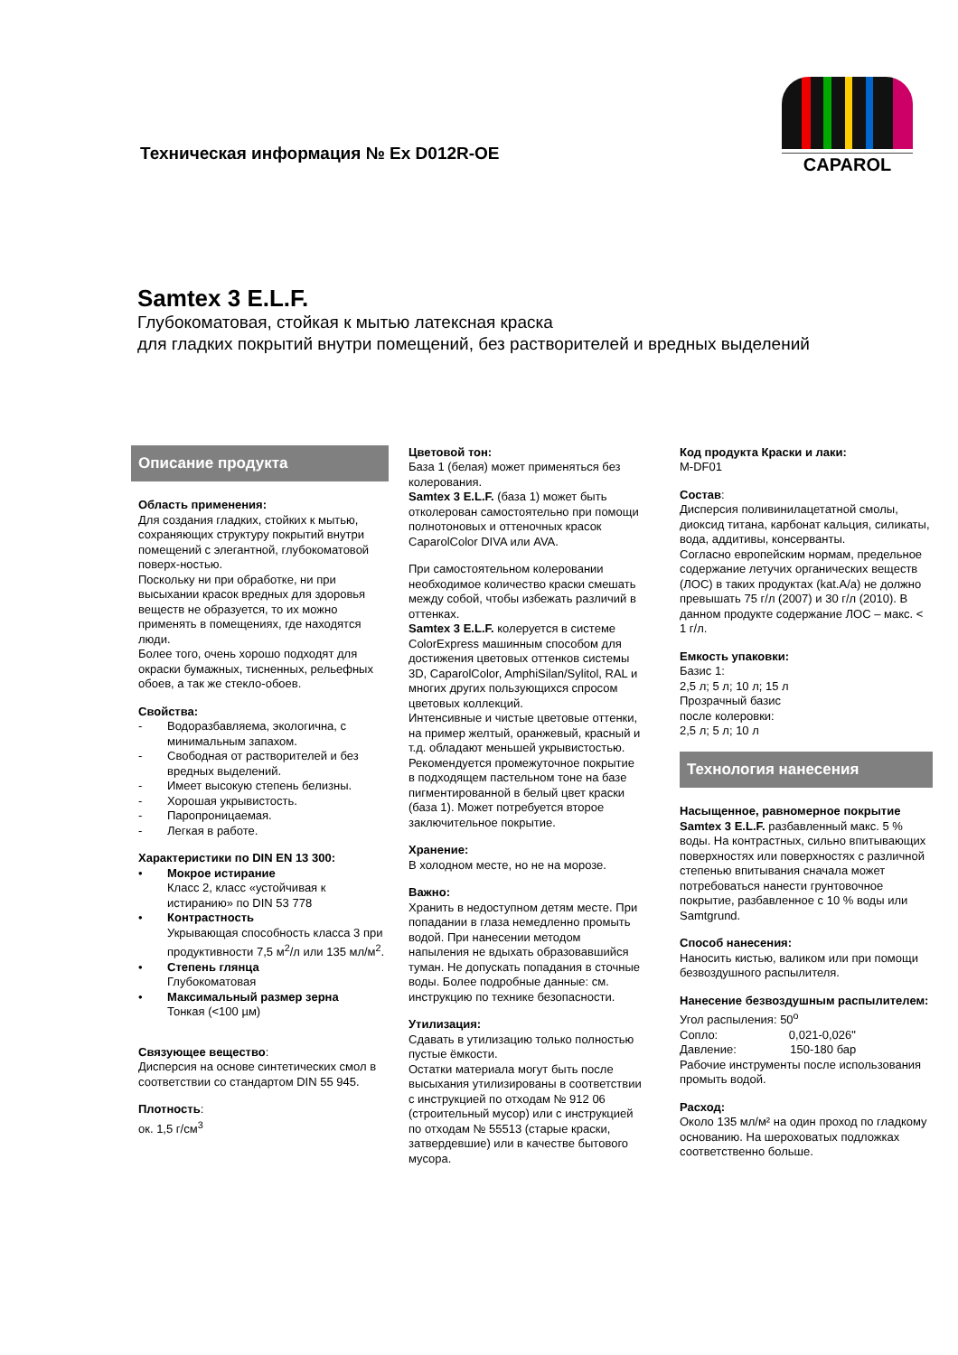Техническая информация № Ex D012R-OE
CAPAROL
Samtex 3 E.L.F.
Глубокоматовая, стойкая к мытью латексная краска
для гладких покрытий внутри помещений, без растворителей и вредных выделений
Описание продукта
Область применения:
Для создания гладких, стойких к мытью, сохраняющих структуру покрытий внутри помещений с элегантной, глубокоматовой поверх-ностью.
Поскольку ни при обработке, ни при высыхании красок вредных для здоровья веществ не образуется, то их можно применять в помещениях, где находятся люди.
Более того, очень хорошо подходят для окраски бумажных, тисненных, рельефных обоев, а так же стекло-обоев.
Свойства:
- Водоразбавляема, экологична, с минимальным запахом.
- Свободная от растворителей и без вредных выделений.
- Имеет высокую степень белизны.
- Хорошая укрывистость.
- Паропроницаемая.
- Легкая в работе.
Характеристики по DIN EN 13 300:
• Мокрое истирание
Класс 2, класс «устойчивая к истиранию» по DIN 53 778
• Контрастность
Укрывающая способность класса 3 при продуктивности 7,5 м<sup>2</sup>/л или 135 мл/м<sup>2</sup>.
• Степень глянца
Глубокоматовая
• Максимальный размер зерна
Тонкая (<100 µм)
Связующее вещество:
Дисперсия на основе синтетических смол в соответствии со стандартом DIN 55 945.
Плотность:
ок. 1,5 г/см<sup>3</sup>
Цветовой тон:
База 1 (белая) может применяться без колерования.
Samtex 3 E.L.F. (база 1) может быть отколерован самостоятельно при помощи полнотоновых и оттеночных красок CaparolColor DIVA или AVA.
При самостоятельном колеровании необходимое количество краски смешать между собой, чтобы избежать различий в оттенках.
Samtex 3 E.L.F. колеруется в системе ColorExpress машинным способом для достижения цветовых оттенков системы 3D, CaparolColor, AmphiSilan/Sylitol, RAL и многих других пользующихся спросом цветовых коллекций.
Интенсивные и чистые цветовые оттенки, на пример желтый, оранжевый, красный и т.д. обладают меньшей укрывистостью.
Рекомендуется промежуточное покрытие в подходящем пастельном тоне на базе пигментированной в белый цвет краски (база 1). Может потребуется второе заключительное покрытие.
Хранение:
В холодном месте, но не на морозе.
Важно:
Хранить в недоступном детям месте. При попадании в глаза немедленно промыть водой. При нанесении методом напыления не вдыхать образовавшийся туман. Не допускать попадания в сточные воды. Более подробные данные: см. инструкцию по технике безопасности.
Утилизация:
Сдавать в утилизацию только полностью пустые ёмкости.
Остатки материала могут быть после высыхания утилизированы в соответствии с инструкцией по отходам № 912 06 (строительный мусор) или с инструкцией по отходам № 55513 (старые краски, затвердевшие) или в качестве бытового мусора.
Код продукта Краски и лаки:
M-DF01
Состав:
Дисперсия поливинилацетатной смолы, диоксид титана, карбонат кальция, силикаты, вода, аддитивы, консерванты.
Согласно европейским нормам, предельное содержание летучих органических веществ (ЛОС) в таких продуктах (kat.A/a) не должно превышать 75 г/л (2007) и 30 г/л (2010). В данном продукте содержание ЛОС – макс. < 1 г/л.
Емкость упаковки:
Базис 1:
2,5 л; 5 л; 10 л; 15 л
Прозрачный базис
после колеровки:
2,5 л; 5 л; 10 л
Технология нанесения
Насыщенное, равномерное покрытие
Samtex 3 E.L.F. разбавленный макс. 5 % воды. На контрастных, сильно впитывающих поверхностях или поверхностях с различной степенью впитывания сначала может потребоваться нанести грунтовочное покрытие, разбавленное с 10 % воды или Samtgrund.
Способ нанесения:
Наносить кистью, валиком или при помощи безвоздушного распылителя.
Нанесение безвоздушным распылителем:
Угол распыления: 50<sup>o</sup>
Сопло: 0,021-0,026"
Давление: 150-180 бар
Рабочие инструменты после использования промыть водой.
Расход:
Около 135 мл/м² на один проход по гладкому основанию. На шероховатых подложках соответственно больше.